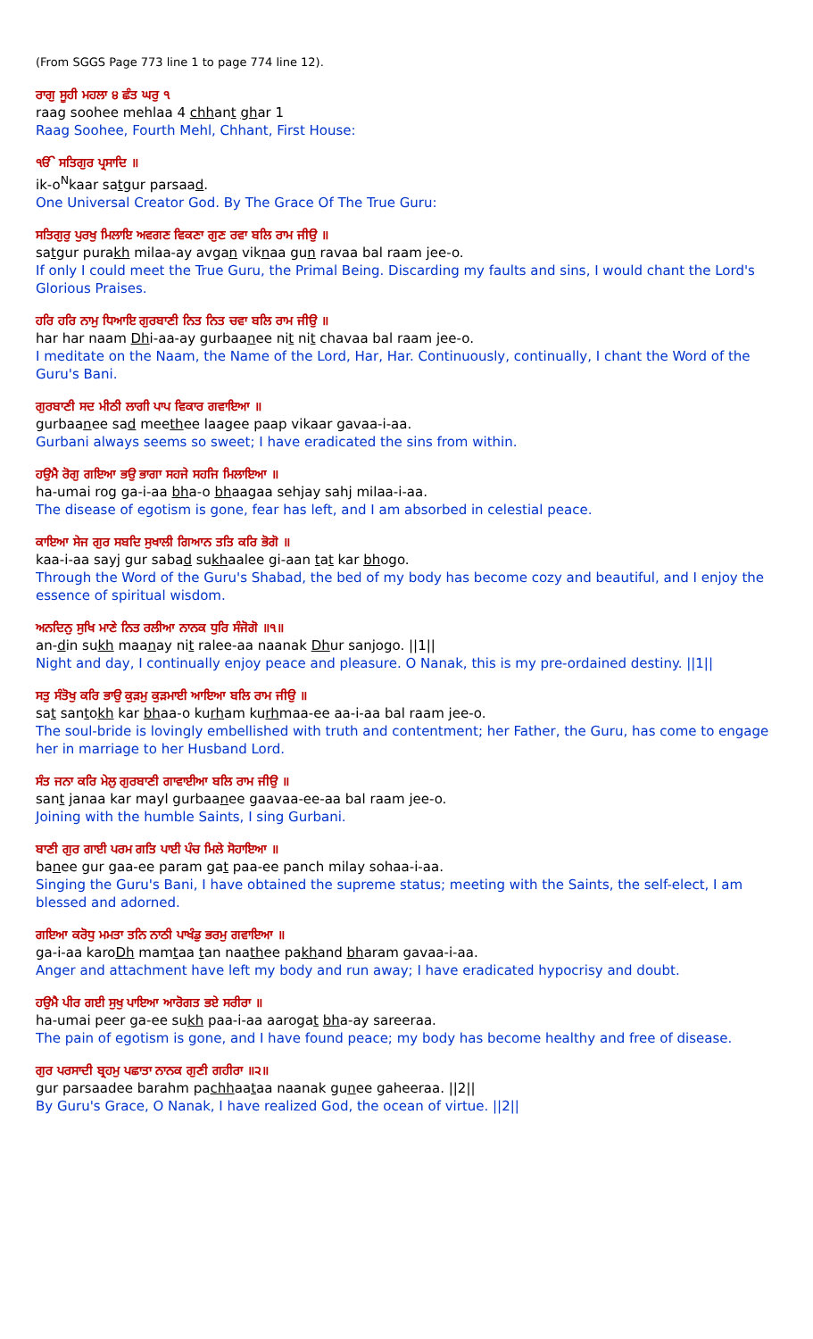(From SGGS Page 773 line 1 to page 774 line 12).
ਰਾਗੁ ਸੂਹੀ ਮਹਲਾ ੪ ਛੰਤ ਘਰੁ ੧
raag soohee mehlaa 4 chhant ghar 1
Raag Soohee, Fourth Mehl, Chhant, First House:
ੴ ਸਤਿਗੁਰ ਪ੍ਰਸਾਦਿ ॥
ik-o<sup>N</sup>kaar satgur parsaad.
One Universal Creator God. By The Grace Of The True Guru:
ਸਤਿਗੁਰੁ ਪੁਰਖੁ ਮਿਲਾਇ ਅਵਗਣ ਵਿਕਣਾ ਗੁਣ ਰਵਾ ਬਲਿ ਰਾਮ ਜੀਉ ॥
satgur purakh milaa-ay avgan viknaa gun ravaa bal raam jee-o.
If only I could meet the True Guru, the Primal Being. Discarding my faults and sins, I would chant the Lord's Glorious Praises.
ਹਰਿ ਹਰਿ ਨਾਮੁ ਧਿਆਇ ਗੁਰਬਾਣੀ ਨਿਤ ਨਿਤ ਚਵਾ ਬਲਿ ਰਾਮ ਜੀਉ ॥
har har naam Dhi-aa-ay gurbaanee nit nit chavaa bal raam jee-o.
I meditate on the Naam, the Name of the Lord, Har, Har. Continuously, continually, I chant the Word of the Guru's Bani.
ਗੁਰਬਾਣੀ ਸਦ ਮੀਠੀ ਲਾਗੀ ਪਾਪ ਵਿਕਾਰ ਗਵਾਇਆ ॥
gurbaanee sad meethee laagee paap vikaar gavaa-i-aa.
Gurbani always seems so sweet; I have eradicated the sins from within.
ਹਉਮੈ ਰੋਗੁ ਗਇਆ ਭਉ ਭਾਗਾ ਸਹਜੇ ਸਹਜਿ ਮਿਲਾਇਆ ॥
ha-umai rog ga-i-aa bha-o bhaagaa sehjay sahj milaa-i-aa.
The disease of egotism is gone, fear has left, and I am absorbed in celestial peace.
ਕਾਇਆ ਸੇਜ ਗੁਰ ਸਬਦਿ ਸੁਖਾਲੀ ਗਿਆਨ ਤਤਿ ਕਰਿ ਭੋਗੋ ॥
kaa-i-aa sayj gur sabad sukhaalee gi-aan tat kar bhogo.
Through the Word of the Guru's Shabad, the bed of my body has become cozy and beautiful, and I enjoy the essence of spiritual wisdom.
ਅਨਦਿਨੁ ਸੁਖਿ ਮਾਣੇ ਨਿਤ ਰਲੀਆ ਨਾਨਕ ਧੁਰਿ ਸੰਜੋਗੋ ॥੧॥
an-din sukh maanay nit ralee-aa naanak Dhur sanjogo. ||1||
Night and day, I continually enjoy peace and pleasure. O Nanak, this is my pre-ordained destiny. ||1||
ਸਤੁ ਸੰਤੋਖੁ ਕਰਿ ਭਾਉ ਕੁੜਮੁ ਕੁੜਮਾਈ ਆਇਆ ਬਲਿ ਰਾਮ ਜੀਉ ॥
sat santokh kar bhaa-o kurham kurhmaa-ee aa-i-aa bal raam jee-o.
The soul-bride is lovingly embellished with truth and contentment; her Father, the Guru, has come to engage her in marriage to her Husband Lord.
ਸੰਤ ਜਨਾ ਕਰਿ ਮੇਲੁ ਗੁਰਬਾਣੀ ਗਾਵਾਈਆ ਬਲਿ ਰਾਮ ਜੀਉ ॥
sant janaa kar mayl gurbaanee gaavaa-ee-aa bal raam jee-o.
Joining with the humble Saints, I sing Gurbani.
ਬਾਣੀ ਗੁਰ ਗਾਈ ਪਰਮ ਗਤਿ ਪਾਈ ਪੰਚ ਮਿਲੇ ਸੋਹਾਇਆ ॥
banee gur gaa-ee param gat paa-ee panch milay sohaa-i-aa.
Singing the Guru's Bani, I have obtained the supreme status; meeting with the Saints, the self-elect, I am blessed and adorned.
ਗਇਆ ਕਰੋਧੁ ਮਮਤਾ ਤਨਿ ਨਾਠੀ ਪਾਖੰਡੁ ਭਰਮੁ ਗਵਾਇਆ ॥
ga-i-aa karoDh mamtaa tan naathee pakhand bharam gavaa-i-aa.
Anger and attachment have left my body and run away; I have eradicated hypocrisy and doubt.
ਹਉਮੈ ਪੀਰ ਗਈ ਸੁਖੁ ਪਾਇਆ ਆਰੋਗਤ ਭਏ ਸਰੀਰਾ ॥
ha-umai peer ga-ee sukh paa-i-aa aarogat bha-ay sareeraa.
The pain of egotism is gone, and I have found peace; my body has become healthy and free of disease.
ਗੁਰ ਪਰਸਾਦੀ ਬ੍ਰਹਮੁ ਪਛਾਤਾ ਨਾਨਕ ਗੁਣੀ ਗਹੀਰਾ ॥੨॥
gur parsaadee barahm pachhaataa naanak gunee gaheeraa. ||2||
By Guru's Grace, O Nanak, I have realized God, the ocean of virtue. ||2||